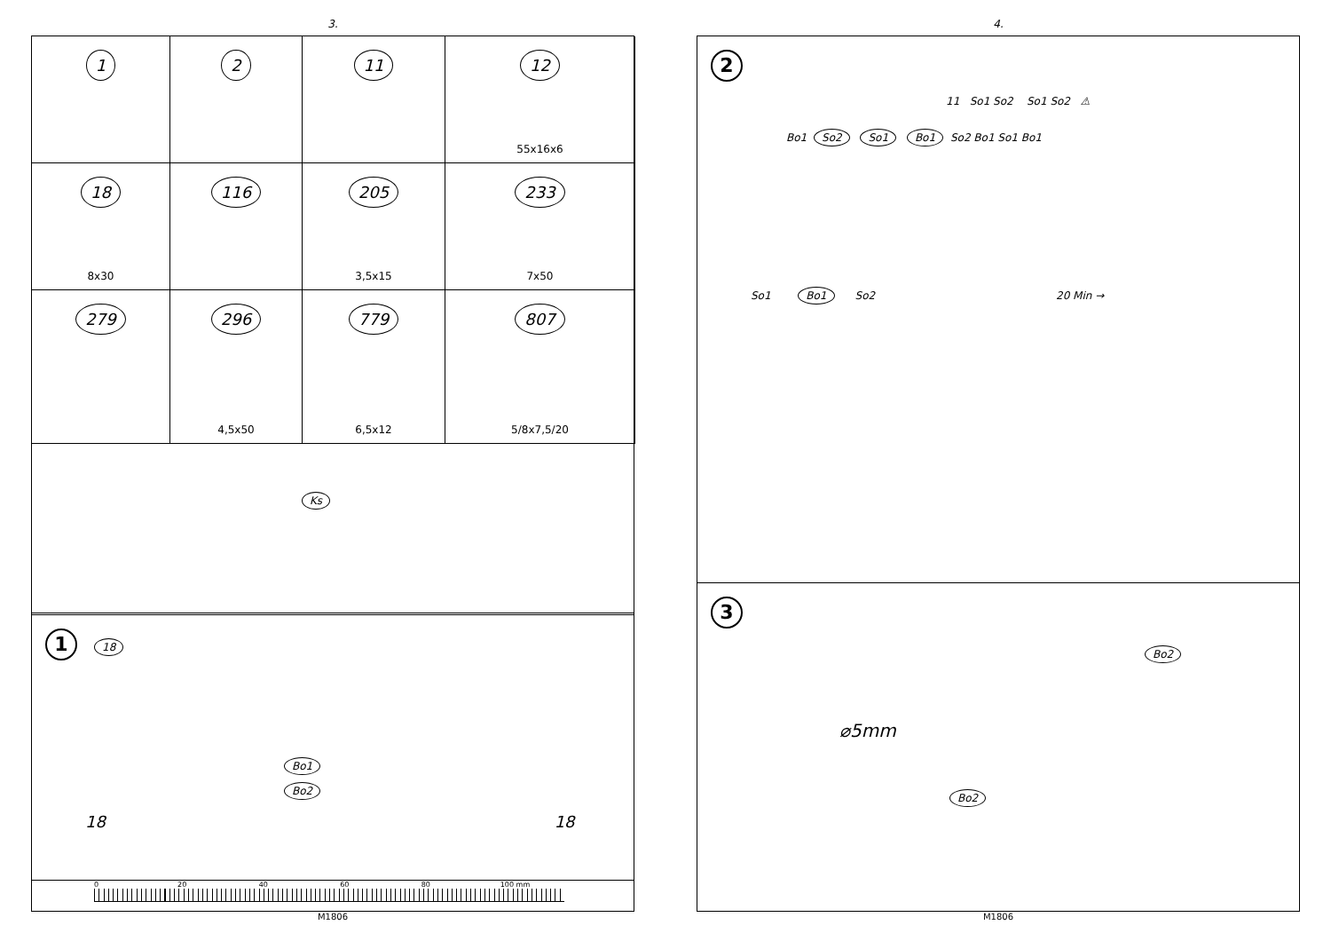3.
1
2
11
12
55x16x6
18
8x30
116
205
3,5x15
233
7x50
279
296
4,5x50
779
6,5x12
807
5/8x7,5/20
Ks
1 18
Bo1
Bo2
18 18
0 20 40 60 80 100 mm
M1806
4.
2
11 So1 So2 So1 So2 ⚠
Bo1 So2 So1 Bo1 So2 Bo1 So1 Bo1
So1 Bo1 So2 20 Min →
3
Bo2
⌀5mm
Bo2
M1806